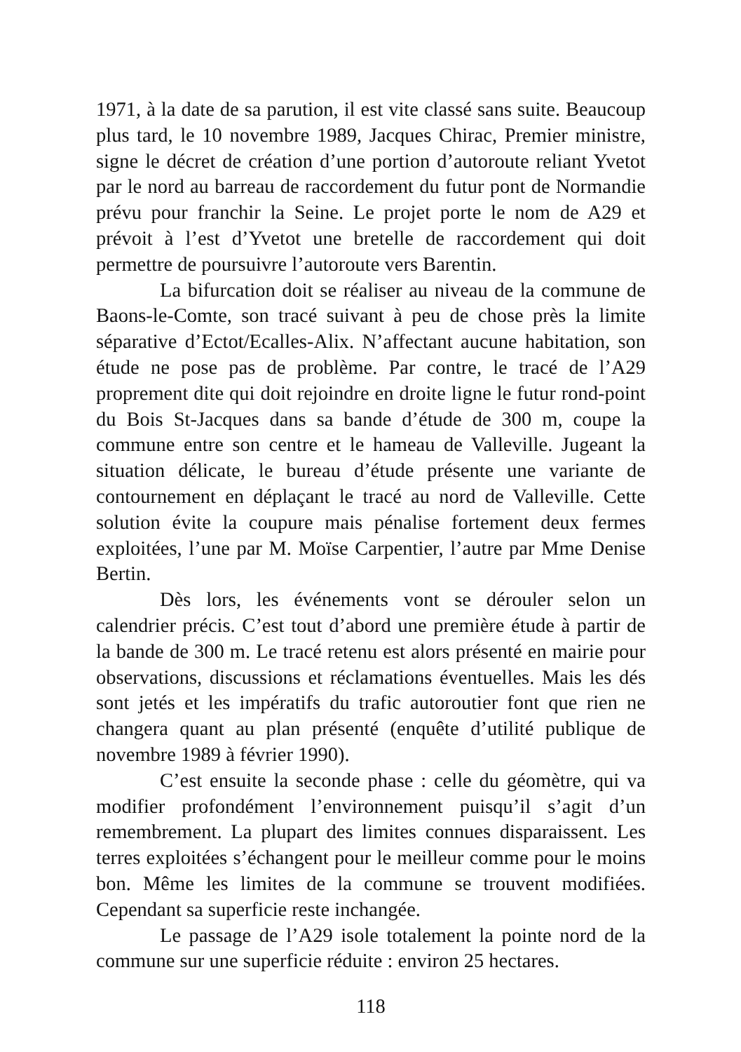1971, à la date de sa parution, il est vite classé sans suite. Beaucoup plus tard, le 10 novembre 1989, Jacques Chirac, Premier ministre, signe le décret de création d’une portion d’autoroute reliant Yvetot par le nord au barreau de raccordement du futur pont de Normandie prévu pour franchir la Seine. Le projet porte le nom de A29 et prévoit à l’est d’Yvetot une bretelle de raccordement qui doit permettre de poursuivre l’autoroute vers Barentin.
La bifurcation doit se réaliser au niveau de la commune de Baons-le-Comte, son tracé suivant à peu de chose près la limite séparative d’Ectot/Ecalles-Alix. N’affectant aucune habitation, son étude ne pose pas de problème. Par contre, le tracé de l’A29 proprement dite qui doit rejoindre en droite ligne le futur rond-point du Bois St-Jacques dans sa bande d’étude de 300 m, coupe la commune entre son centre et le hameau de Valleville. Jugeant la situation délicate, le bureau d’étude présente une variante de contournement en déplaçant le tracé au nord de Valleville. Cette solution évite la coupure mais pénalise fortement deux fermes exploitées, l’une par M. Moïse Carpentier, l’autre par Mme Denise Bertin.
Dès lors, les événements vont se dérouler selon un calendrier précis. C’est tout d’abord une première étude à partir de la bande de 300 m. Le tracé retenu est alors présenté en mairie pour observations, discussions et réclamations éventuelles. Mais les dés sont jetés et les impératifs du trafic autoroutier font que rien ne changera quant au plan présenté (enquête d’utilité publique de novembre 1989 à février 1990).
C’est ensuite la seconde phase : celle du géomètre, qui va modifier profondément l’environnement puisqu’il s’agit d’un remembrement. La plupart des limites connues disparaissent. Les terres exploitées s’échangent pour le meilleur comme pour le moins bon. Même les limites de la commune se trouvent modifiées. Cependant sa superficie reste inchangée.
Le passage de l’A29 isole totalement la pointe nord de la commune sur une superficie réduite : environ 25 hectares.
118